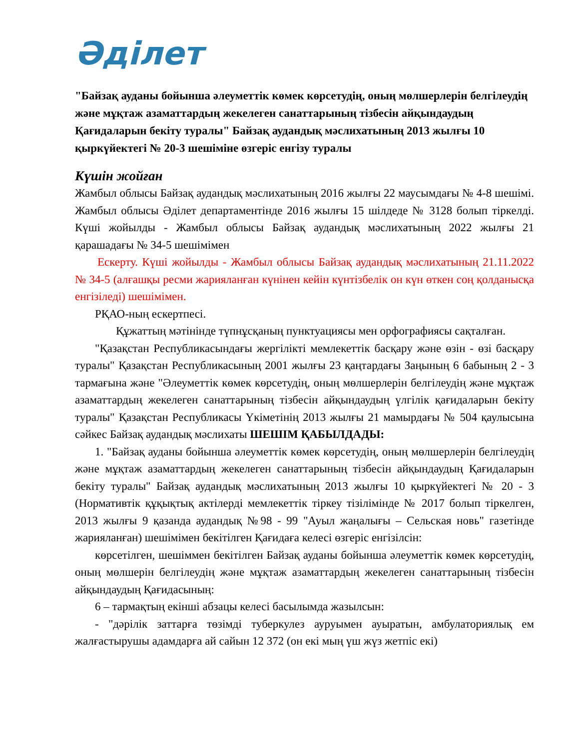Әділет
"Байзақ ауданы бойынша әлеуметтік көмек көрсетудің, оның мөлшерлерін белгілеудің және мұқтаж азаматтардың жекелеген санаттарының тізбесін айқындаудың Қағидаларын бекіту туралы" Байзақ аудандық мәслихатының 2013 жылғы 10 қыркүйектегі № 20-3 шешіміне өзгеріс енгізу туралы
Күшін жойған
Жамбыл облысы Байзақ аудандық мәслихатының 2016 жылғы 22 маусымдағы № 4-8 шешімі. Жамбыл облысы Әділет департаментінде 2016 жылғы 15 шілдеде № 3128 болып тіркелді. Күші жойылды - Жамбыл облысы Байзақ аудандық мәслихатының 2022 жылғы 21 қарашадағы № 34-5 шешімімен
Ескерту. Күші жойылды - Жамбыл облысы Байзақ аудандық мәслихатының 21.11.2022 № 34-5 (алғашқы ресми жарияланған күнінен кейін күнтізбелік он күн өткен соң қолданысқа енгізіледі) шешімімен.
РҚАО-ның ескертпесі.
Құжаттың мәтінінде түпнұсқаның пунктуациясы мен орфографиясы сақталған.
"Қазақстан Республикасындағы жергілікті мемлекеттік басқару және өзін - өзі басқару туралы" Қазақстан Республикасының 2001 жылғы 23 қаңтардағы Заңының 6 бабының 2 - 3 тармағына және "Әлеуметтік көмек көрсетудің, оның мөлшерлерін белгілеудің және мұқтаж азаматтардың жекелеген санаттарының тізбесін айқындаудың үлгілік қағидаларын бекіту туралы" Қазақстан Республикасы Үкіметінің 2013 жылғы 21 мамырдағы № 504 қаулысына сәйкес Байзақ аудандық мәслихаты ШЕШІМ ҚАБЫЛДАДЫ:
1. "Байзақ ауданы бойынша әлеуметтік көмек көрсетудің, оның мөлшерлерін белгілеудің және мұқтаж азаматтардың жекелеген санаттарының тізбесін айқындаудың Қағидаларын бекіту туралы" Байзақ аудандық мәслихатының 2013 жылғы 10 қыркүйектегі № 20 - 3 (Нормативтік құқықтық актілерді мемлекеттік тіркеу тізілімінде № 2017 болып тіркелген, 2013 жылғы 9 қазанда аудандық №98 - 99 "Ауыл жаңалығы – Сельская новь" газетінде жарияланған) шешімімен бекітілген Қағидаға келесі өзгеріс енгізілсін:
көрсетілген, шешіммен бекітілген Байзақ ауданы бойынша әлеуметтік көмек көрсетудің, оның мөлшерін белгілеудің және мұқтаж азаматтардың жекелеген санаттарының тізбесін айқындаудың Қағидасының:
6 – тармақтың екінші абзацы келесі басылымда жазылсын:
- "дәрілік заттарға төзімді туберкулез ауруымен ауыратын, амбулаториялық ем жалғастырушы адамдарға ай сайын 12 372 (он екі мың үш жүз жетпіс екі)